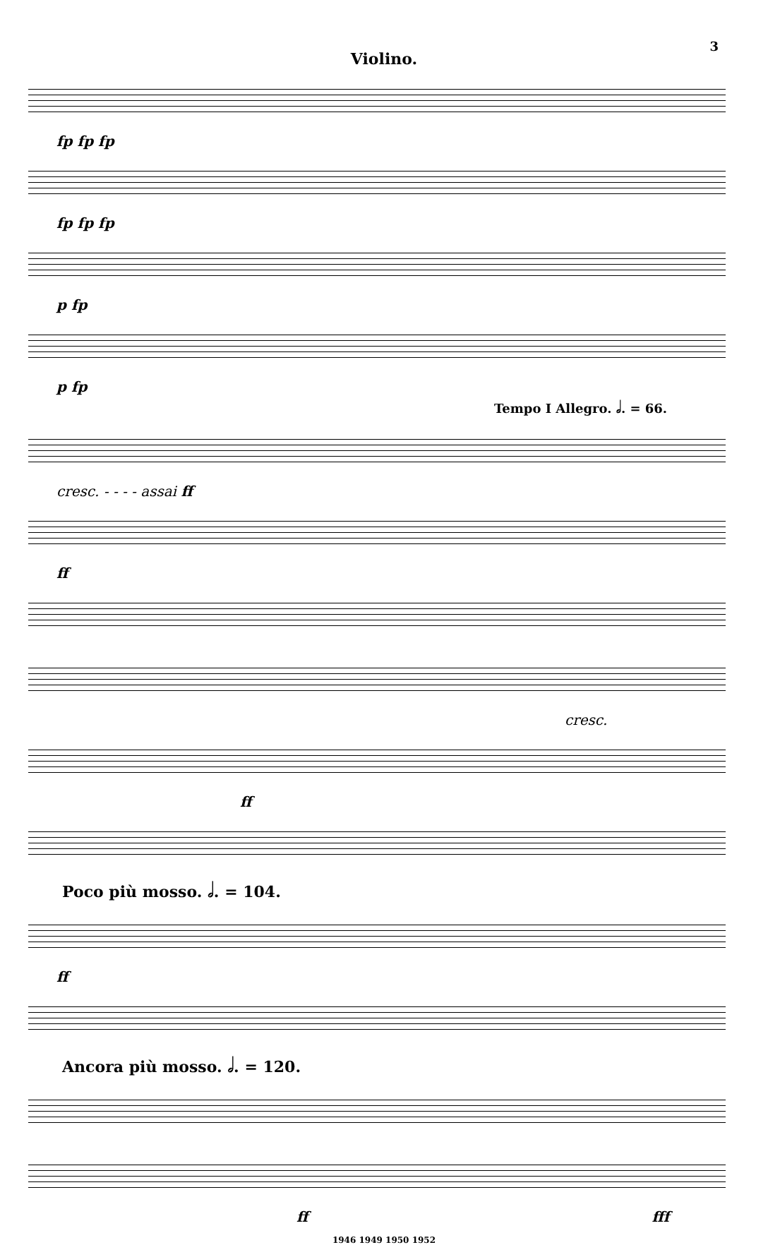3
Violino.
fp fp fp
fp fp fp
p fp
p fp
Tempo I Allegro. 𝅗𝅥. = 66.
cresc. - - - - assai ff
ff
cresc.
ff
Poco più mosso. 𝅗𝅥. = 104.
ff
Ancora più mosso. 𝅗𝅥. = 120.
ff fff
1946 1949 1950 1952